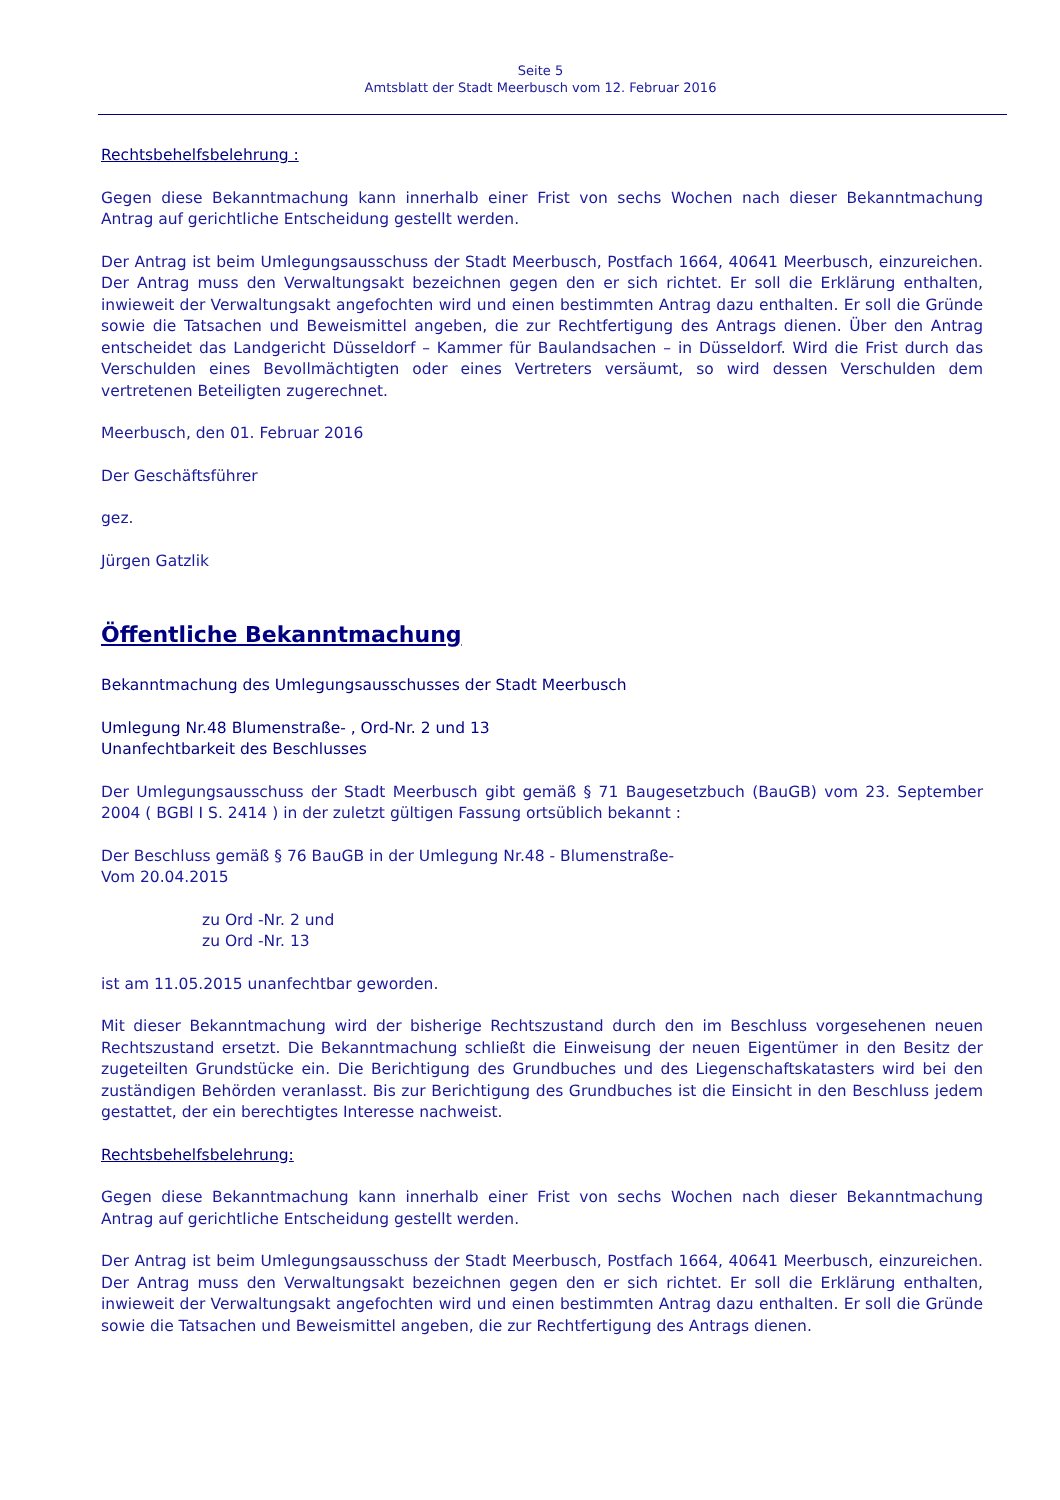Seite 5
Amtsblatt der Stadt Meerbusch vom 12. Februar 2016
Rechtsbehelfsbelehrung :
Gegen diese Bekanntmachung kann innerhalb einer Frist von sechs Wochen nach dieser Bekanntmachung Antrag auf gerichtliche Entscheidung gestellt werden.
Der Antrag ist beim Umlegungsausschuss der Stadt Meerbusch, Postfach 1664, 40641 Meerbusch, einzureichen. Der Antrag muss den Verwaltungsakt bezeichnen gegen den er sich richtet. Er soll die Erklärung enthalten, inwieweit der Verwaltungsakt angefochten wird und einen bestimmten Antrag dazu enthalten. Er soll die Gründe sowie die Tatsachen und Beweismittel angeben, die zur Rechtfertigung des Antrags dienen. Über den Antrag entscheidet das Landgericht Düsseldorf – Kammer für Baulandsachen – in Düsseldorf. Wird die Frist durch das Verschulden eines Bevollmächtigten oder eines Vertreters versäumt, so wird dessen Verschulden dem vertretenen Beteiligten zugerechnet.
Meerbusch, den 01. Februar 2016
Der Geschäftsführer
gez.
Jürgen Gatzlik
Öffentliche Bekanntmachung
Bekanntmachung des Umlegungsausschusses der Stadt Meerbusch
Umlegung Nr.48 Blumenstraße- , Ord-Nr. 2 und 13
Unanfechtbarkeit des Beschlusses
Der Umlegungsausschuss der Stadt Meerbusch gibt gemäß § 71 Baugesetzbuch (BauGB) vom 23. September 2004 ( BGBl I S. 2414 ) in der zuletzt gültigen Fassung ortsüblich bekannt :
Der Beschluss gemäß § 76 BauGB in der Umlegung Nr.48 - Blumenstraße-
Vom 20.04.2015
zu Ord -Nr. 2 und
zu Ord -Nr. 13
ist am 11.05.2015 unanfechtbar geworden.
Mit dieser Bekanntmachung wird der bisherige Rechtszustand durch den im Beschluss vorgesehenen neuen Rechtszustand ersetzt. Die Bekanntmachung schließt die Einweisung der neuen Eigentümer in den Besitz der zugeteilten Grundstücke ein. Die Berichtigung des Grundbuches und des Liegenschaftskatasters wird bei den zuständigen Behörden veranlasst. Bis zur Berichtigung des Grundbuches ist die Einsicht in den Beschluss jedem gestattet, der ein berechtigtes Interesse nachweist.
Rechtsbehelfsbelehrung:
Gegen diese Bekanntmachung kann innerhalb einer Frist von sechs Wochen nach dieser Bekanntmachung Antrag auf gerichtliche Entscheidung gestellt werden.
Der Antrag ist beim Umlegungsausschuss der Stadt Meerbusch, Postfach 1664, 40641 Meerbusch, einzureichen. Der Antrag muss den Verwaltungsakt bezeichnen gegen den er sich richtet. Er soll die Erklärung enthalten, inwieweit der Verwaltungsakt angefochten wird und einen bestimmten Antrag dazu enthalten. Er soll die Gründe sowie die Tatsachen und Beweismittel angeben, die zur Rechtfertigung des Antrags dienen.